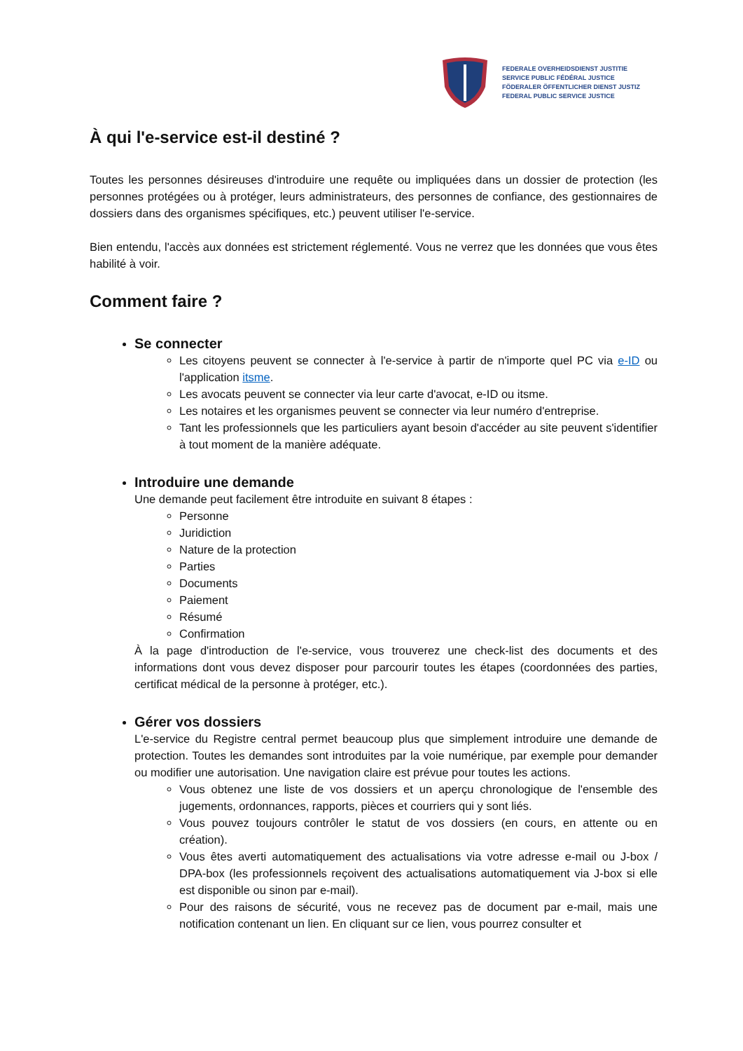FEDERALE OVERHEIDSDIENST JUSTITIE
SERVICE PUBLIC FÉDÉRAL JUSTICE
FÖDERALER ÖFFENTLICHER DIENST JUSTIZ
FEDERAL PUBLIC SERVICE JUSTICE
À qui l'e-service est-il destiné ?
Toutes les personnes désireuses d'introduire une requête ou impliquées dans un dossier de protection (les personnes protégées ou à protéger, leurs administrateurs, des personnes de confiance, des gestionnaires de dossiers dans des organismes spécifiques, etc.) peuvent utiliser l'e-service.
Bien entendu, l'accès aux données est strictement réglementé. Vous ne verrez que les données que vous êtes habilité à voir.
Comment faire ?
Se connecter
Les citoyens peuvent se connecter à l'e-service à partir de n'importe quel PC via e-ID ou l'application itsme.
Les avocats peuvent se connecter via leur carte d'avocat, e-ID ou itsme.
Les notaires et les organismes peuvent se connecter via leur numéro d'entreprise.
Tant les professionnels que les particuliers ayant besoin d'accéder au site peuvent s'identifier à tout moment de la manière adéquate.
Introduire une demande
Une demande peut facilement être introduite en suivant 8 étapes :
Personne
Juridiction
Nature de la protection
Parties
Documents
Paiement
Résumé
Confirmation
À la page d'introduction de l'e-service, vous trouverez une check-list des documents et des informations dont vous devez disposer pour parcourir toutes les étapes (coordonnées des parties, certificat médical de la personne à protéger, etc.).
Gérer vos dossiers
L'e-service du Registre central permet beaucoup plus que simplement introduire une demande de protection. Toutes les demandes sont introduites par la voie numérique, par exemple pour demander ou modifier une autorisation. Une navigation claire est prévue pour toutes les actions.
Vous obtenez une liste de vos dossiers et un aperçu chronologique de l'ensemble des jugements, ordonnances, rapports, pièces et courriers qui y sont liés.
Vous pouvez toujours contrôler le statut de vos dossiers (en cours, en attente ou en création).
Vous êtes averti automatiquement des actualisations via votre adresse e-mail ou J-box / DPA-box (les professionnels reçoivent des actualisations automatiquement via J-box si elle est disponible ou sinon par e-mail).
Pour des raisons de sécurité, vous ne recevez pas de document par e-mail, mais une notification contenant un lien. En cliquant sur ce lien, vous pourrez consulter et